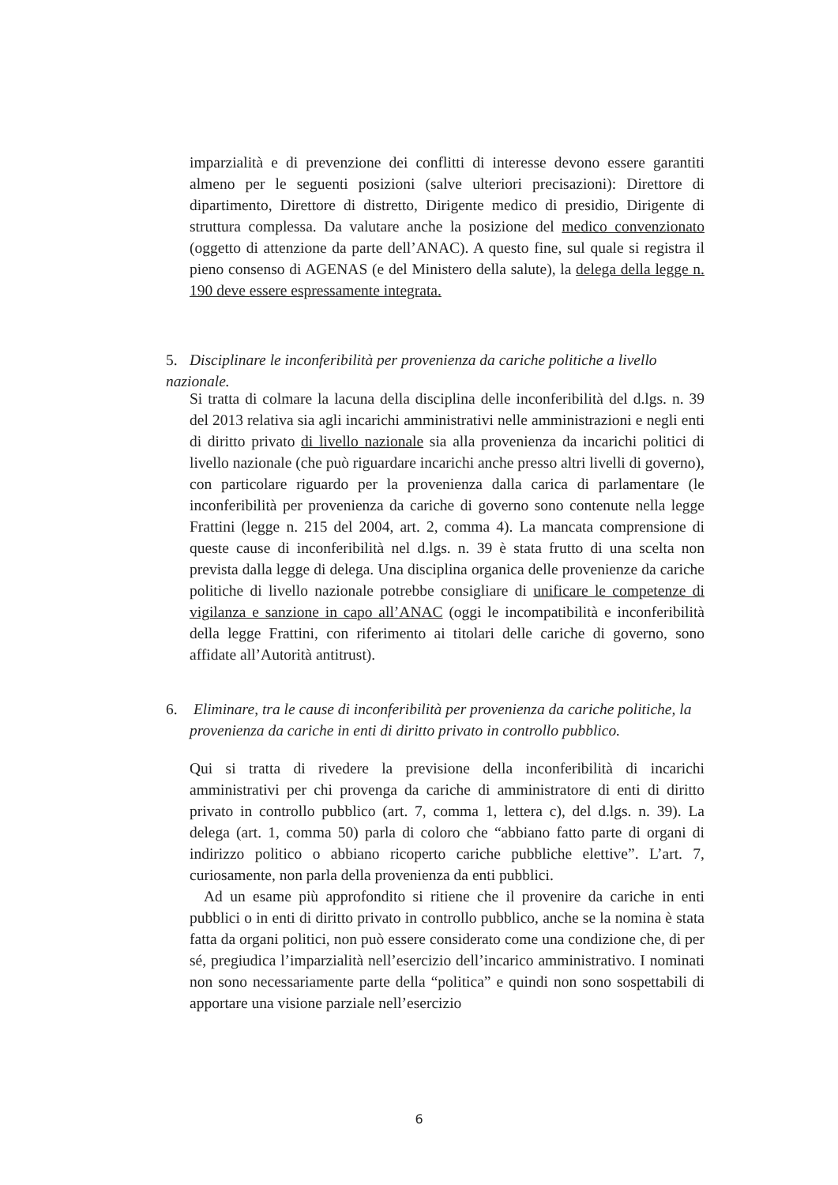imparzialità e di prevenzione dei conflitti di interesse devono essere garantiti almeno per le seguenti posizioni (salve ulteriori precisazioni): Direttore di dipartimento, Direttore di distretto, Dirigente medico di presidio, Dirigente di struttura complessa. Da valutare anche la posizione del medico convenzionato (oggetto di attenzione da parte dell’ANAC). A questo fine, sul quale si registra il pieno consenso di AGENAS (e del Ministero della salute), la delega della legge n. 190 deve essere espressamente integrata.
5. Disciplinare le inconferibilità per provenienza da cariche politiche a livello nazionale.
Si tratta di colmare la lacuna della disciplina delle inconferibilità del d.lgs. n. 39 del 2013 relativa sia agli incarichi amministrativi nelle amministrazioni e negli enti di diritto privato di livello nazionale sia alla provenienza da incarichi politici di livello nazionale (che può riguardare incarichi anche presso altri livelli di governo), con particolare riguardo per la provenienza dalla carica di parlamentare (le inconferibilità per provenienza da cariche di governo sono contenute nella legge Frattini (legge n. 215 del 2004, art. 2, comma 4). La mancata comprensione di queste cause di inconferibilità nel d.lgs. n. 39 è stata frutto di una scelta non prevista dalla legge di delega. Una disciplina organica delle provenienze da cariche politiche di livello nazionale potrebbe consigliare di unificare le competenze di vigilanza e sanzione in capo all’ANAC (oggi le incompatibilità e inconferibilità della legge Frattini, con riferimento ai titolari delle cariche di governo, sono affidate all’Autorità antitrust).
6. Eliminare, tra le cause di inconferibilità per provenienza da cariche politiche, la
provenienza da cariche in enti di diritto privato in controllo pubblico.
Qui si tratta di rivedere la previsione della inconferibilità di incarichi amministrativi per chi provenga da cariche di amministratore di enti di diritto privato in controllo pubblico (art. 7, comma 1, lettera c), del d.lgs. n. 39). La delega (art. 1, comma 50) parla di coloro che “abbiano fatto parte di organi di indirizzo politico o abbiano ricoperto cariche pubbliche elettive”. L’art. 7, curiosamente, non parla della provenienza da enti pubblici.
Ad un esame più approfondito si ritiene che il provenire da cariche in enti pubblici o in enti di diritto privato in controllo pubblico, anche se la nomina è stata fatta da organi politici, non può essere considerato come una condizione che, di per sé, pregiudica l’imparzialità nell’esercizio dell’incarico amministrativo. I nominati non sono necessariamente parte della “politica” e quindi non sono sospettabili di apportare una visione parziale nell’esercizio
6